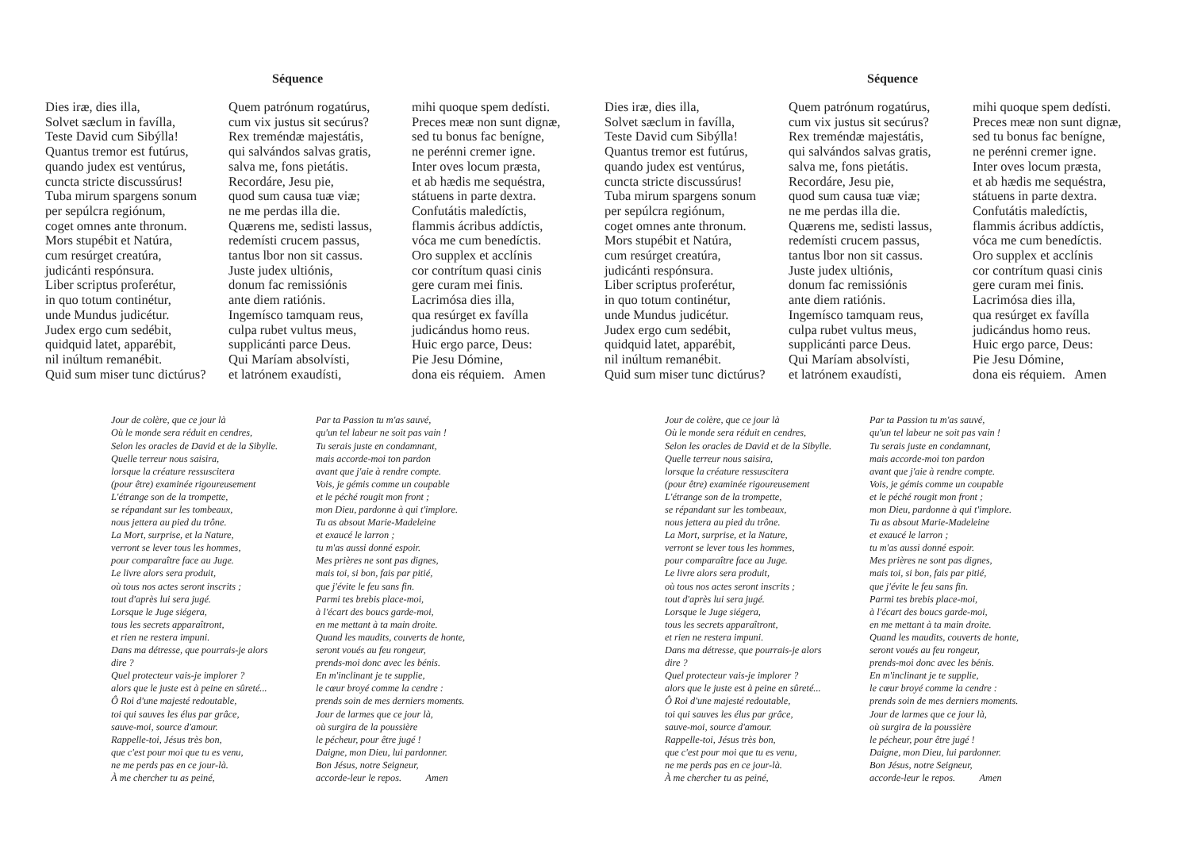Séquence
Dies iræ, dies illa, Solvet sæclum in favílla, Teste David cum Sibýlla! Quantus tremor est futúrus, quando judex est ventúrus, cuncta stricte discussúrus! Tuba mirum spargens sonum per sepúlcra regiónum, coget omnes ante thronum. Mors stupébit et Natúra, cum resúrget creatúra, judicánti respónsura. Liber scriptus proferétur, in quo totum continétur, unde Mundus judicétur. Judex ergo cum sedébit, quidquid latet, apparébit, nil inúltum remanébit. Quid sum miser tunc dictúrus?
Quem patrónum rogatúrus, cum vix justus sit secúrus? Rex treméndæ majestátis, qui salvándos salvas gratis, salva me, fons pietátis. Recordáre, Jesu pie, quod sum causa tuæ viæ; ne me perdas illa die. Quærens me, sedisti lassus, redemísti crucem passus, tantus lbor non sit cassus. Juste judex ultiónis, donum fac remissiónis ante diem ratiónis. Ingemísco tamquam reus, culpa rubet vultus meus, supplicánti parce Deus. Qui Maríam absolvísti, et latrónem exaudísti,
mihi quoque spem dedísti. Preces meæ non sunt dignæ, sed tu bonus fac benígne, ne perénni cremer igne. Inter oves locum præsta, et ab hædis me sequéstra, státuens in parte dextra. Confutátis maledíctis, flammis ácribus addíctis, vóca me cum benedíctis. Oro supplex et acclínis cor contrítum quasi cinis gere curam mei finis. Lacrimósa dies illa, qua resúrget ex favílla judicándus homo reus. Huic ergo parce, Deus: Pie Jesu Dómine, dona eis réquiem. Amen
Jour de colère, que ce jour là Où le monde sera réduit en cendres, Selon les oracles de David et de la Sibylle. Quelle terreur nous saisira, lorsque la créature ressuscitera (pour être) examinée rigoureusement L'étrange son de la trompette, se répandant sur les tombeaux, nous jettera au pied du trône. La Mort, surprise, et la Nature, verront se lever tous les hommes, pour comparaître face au Juge. Le livre alors sera produit, où tous nos actes seront inscrits ; tout d'après lui sera jugé. Lorsque le Juge siégera, tous les secrets apparaîtront, et rien ne restera impuni. Dans ma détresse, que pourrais-je alors dire ? Quel protecteur vais-je implorer ? alors que le juste est à peine en sûreté... Ô Roi d'une majesté redoutable, toi qui sauves les élus par grâce, sauve-moi, source d'amour. Rappelle-toi, Jésus très bon, que c'est pour moi que tu es venu, ne me perds pas en ce jour-là. À me chercher tu as peiné,
Par ta Passion tu m'as sauvé, qu'un tel labeur ne soit pas vain ! Tu serais juste en condamnant, mais accorde-moi ton pardon avant que j'aie à rendre compte. Vois, je gémis comme un coupable et le péché rougit mon front ; mon Dieu, pardonne à qui t'implore. Tu as absout Marie-Madeleine et exaucé le larron ; tu m'as aussi donné espoir. Mes prières ne sont pas dignes, mais toi, si bon, fais par pitié, que j'évite le feu sans fin. Parmi tes brebis place-moi, à l'écart des boucs garde-moi, en me mettant à ta main droite. Quand les maudits, couverts de honte, seront voués au feu rongeur, prends-moi donc avec les bénis. En m'inclinant je te supplie, le cœur broyé comme la cendre : prends soin de mes derniers moments. Jour de larmes que ce jour là, où surgira de la poussière le pécheur, pour être jugé ! Daigne, mon Dieu, lui pardonner. Bon Jésus, notre Seigneur, accorde-leur le repos. Amen
Séquence
Dies iræ, dies illa, Solvet sæclum in favílla, Teste David cum Sibýlla! Quantus tremor est futúrus, quando judex est ventúrus, cuncta stricte discussúrus! Tuba mirum spargens sonum per sepúlcra regiónum, coget omnes ante thronum. Mors stupébit et Natúra, cum resúrget creatúra, judicánti respónsura. Liber scriptus proferétur, in quo totum continétur, unde Mundus judicétur. Judex ergo cum sedébit, quidquid latet, apparébit, nil inúltum remanébit. Quid sum miser tunc dictúrus?
Quem patrónum rogatúrus, cum vix justus sit secúrus? Rex treméndæ majestátis, qui salvándos salvas gratis, salva me, fons pietátis. Recordáre, Jesu pie, quod sum causa tuæ viæ; ne me perdas illa die. Quærens me, sedisti lassus, redemísti crucem passus, tantus lbor non sit cassus. Juste judex ultiónis, donum fac remissiónis ante diem ratiónis. Ingemísco tamquam reus, culpa rubet vultus meus, supplicánti parce Deus. Qui Maríam absolvísti, et latrónem exaudísti,
mihi quoque spem dedísti. Preces meæ non sunt dignæ, sed tu bonus fac benígne, ne perénni cremer igne. Inter oves locum præsta, et ab hædis me sequéstra, státuens in parte dextra. Confutátis maledíctis, flammis ácribus addíctis, vóca me cum benedíctis. Oro supplex et acclínis cor contrítum quasi cinis gere curam mei finis. Lacrimósa dies illa, qua resúrget ex favílla judicándus homo reus. Huic ergo parce, Deus: Pie Jesu Dómine, dona eis réquiem. Amen
Jour de colère, que ce jour là Où le monde sera réduit en cendres, Selon les oracles de David et de la Sibylle. Quelle terreur nous saisira, lorsque la créature ressuscitera (pour être) examinée rigoureusement L'étrange son de la trompette, se répandant sur les tombeaux, nous jettera au pied du trône. La Mort, surprise, et la Nature, verront se lever tous les hommes, pour comparaître face au Juge. Le livre alors sera produit, où tous nos actes seront inscrits ; tout d'après lui sera jugé. Lorsque le Juge siégera, tous les secrets apparaîtront, et rien ne restera impuni. Dans ma détresse, que pourrais-je alors dire ? Quel protecteur vais-je implorer ? alors que le juste est à peine en sûreté... Ô Roi d'une majesté redoutable, toi qui sauves les élus par grâce, sauve-moi, source d'amour. Rappelle-toi, Jésus très bon, que c'est pour moi que tu es venu, ne me perds pas en ce jour-là. À me chercher tu as peiné,
Par ta Passion tu m'as sauvé, qu'un tel labeur ne soit pas vain ! Tu serais juste en condamnant, mais accorde-moi ton pardon avant que j'aie à rendre compte. Vois, je gémis comme un coupable et le péché rougit mon front ; mon Dieu, pardonne à qui t'implore. Tu as absout Marie-Madeleine et exaucé le larron ; tu m'as aussi donné espoir. Mes prières ne sont pas dignes, mais toi, si bon, fais par pitié, que j'évite le feu sans fin. Parmi tes brebis place-moi, à l'écart des boucs garde-moi, en me mettant à ta main droite. Quand les maudits, couverts de honte, seront voués au feu rongeur, prends-moi donc avec les bénis. En m'inclinant je te supplie, le cœur broyé comme la cendre : prends soin de mes derniers moments. Jour de larmes que ce jour là, où surgira de la poussière le pécheur, pour être jugé ! Daigne, mon Dieu, lui pardonner. Bon Jésus, notre Seigneur, accorde-leur le repos. Amen